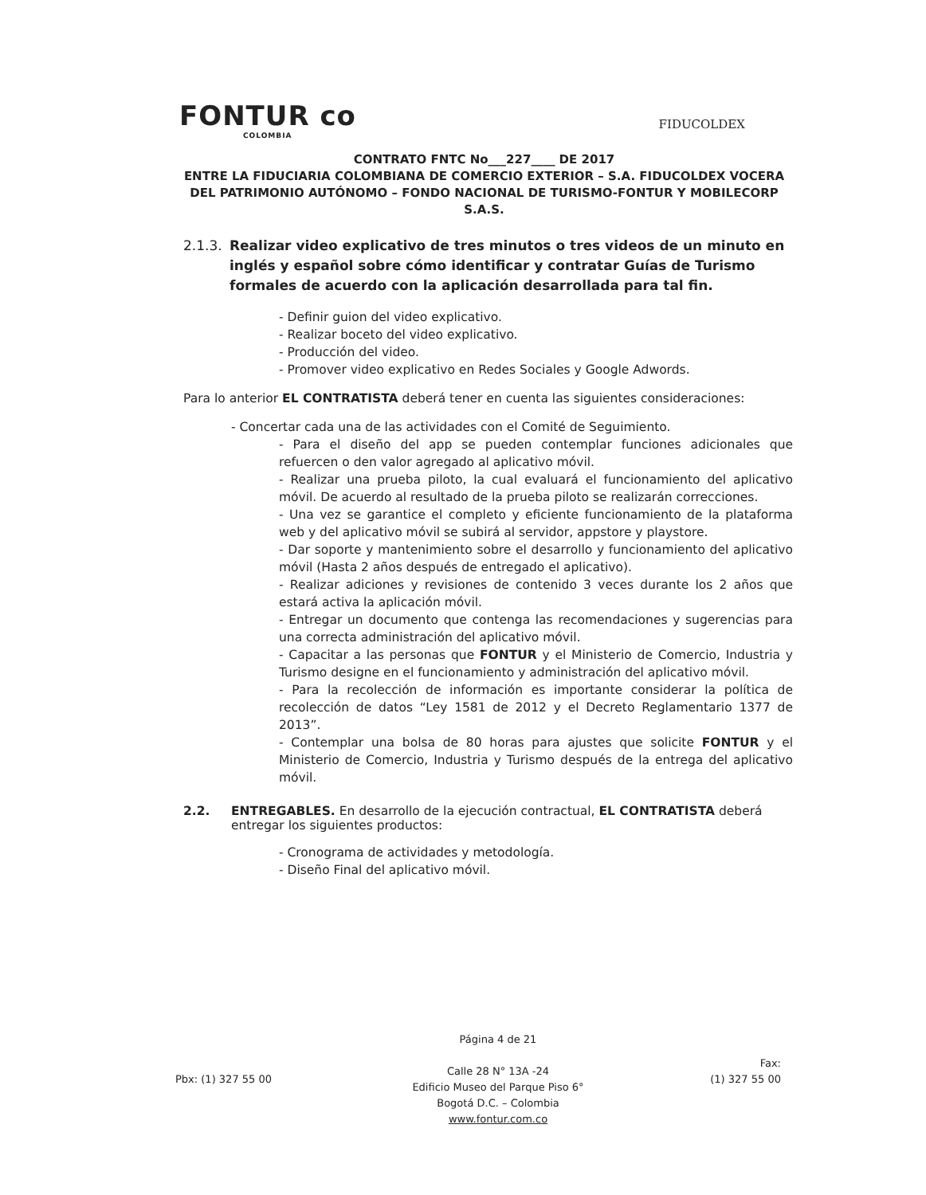FONTUR co
COLOMBIA
FIDUCOLDEX
CONTRATO FNTC No___227____ DE 2017
ENTRE LA FIDUCIARIA COLOMBIANA DE COMERCIO EXTERIOR – S.A. FIDUCOLDEX VOCERA DEL PATRIMONIO AUTÓNOMO – FONDO NACIONAL DE TURISMO-FONTUR Y MOBILECORP S.A.S.
2.1.3. Realizar video explicativo de tres minutos o tres videos de un minuto en inglés y español sobre cómo identificar y contratar Guías de Turismo formales de acuerdo con la aplicación desarrollada para tal fin.
- Definir guion del video explicativo.
- Realizar boceto del video explicativo.
- Producción del video.
- Promover video explicativo en Redes Sociales y Google Adwords.
Para lo anterior EL CONTRATISTA deberá tener en cuenta las siguientes consideraciones:
- Concertar cada una de las actividades con el Comité de Seguimiento.
- Para el diseño del app se pueden contemplar funciones adicionales que refuercen o den valor agregado al aplicativo móvil.
- Realizar una prueba piloto, la cual evaluará el funcionamiento del aplicativo móvil. De acuerdo al resultado de la prueba piloto se realizarán correcciones.
- Una vez se garantice el completo y eficiente funcionamiento de la plataforma web y del aplicativo móvil se subirá al servidor, appstore y playstore.
- Dar soporte y mantenimiento sobre el desarrollo y funcionamiento del aplicativo móvil (Hasta 2 años después de entregado el aplicativo).
- Realizar adiciones y revisiones de contenido 3 veces durante los 2 años que estará activa la aplicación móvil.
- Entregar un documento que contenga las recomendaciones y sugerencias para una correcta administración del aplicativo móvil.
- Capacitar a las personas que FONTUR y el Ministerio de Comercio, Industria y Turismo designe en el funcionamiento y administración del aplicativo móvil.
- Para la recolección de información es importante considerar la política de recolección de datos “Ley 1581 de 2012 y el Decreto Reglamentario 1377 de 2013”.
- Contemplar una bolsa de 80 horas para ajustes que solicite FONTUR y el Ministerio de Comercio, Industria y Turismo después de la entrega del aplicativo móvil.
2.2. ENTREGABLES. En desarrollo de la ejecución contractual, EL CONTRATISTA deberá entregar los siguientes productos:
- Cronograma de actividades y metodología.
- Diseño Final del aplicativo móvil.
Pbx: (1) 327 55 00
Página 4 de 21
Calle 28 N° 13A -24
Edificio Museo del Parque Piso 6°
Bogotá D.C. – Colombia
www.fontur.com.co
Fax:
(1) 327 55 00